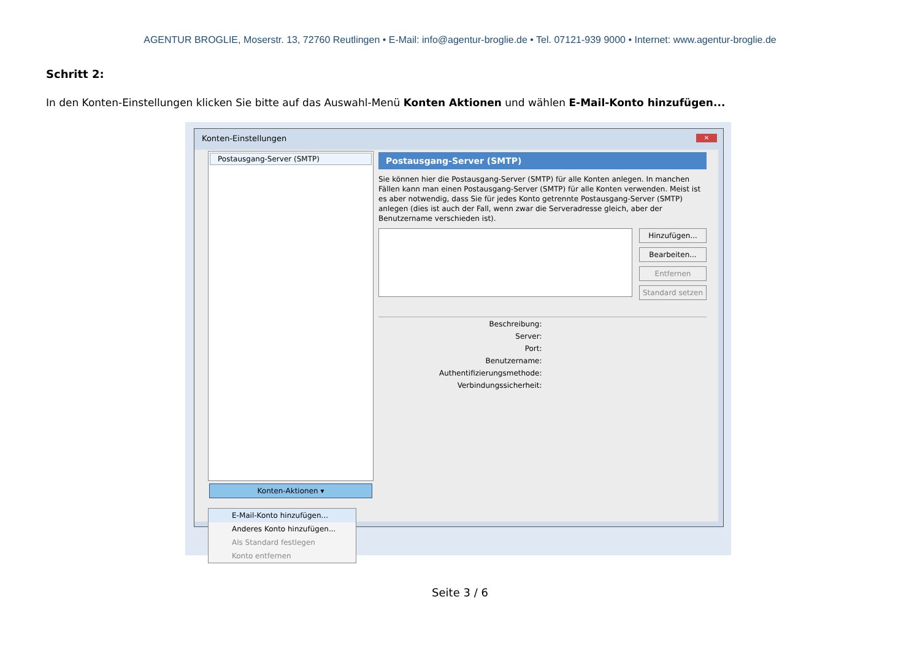AGENTUR BROGLIE, Moserstr. 13, 72760 Reutlingen • E-Mail: info@agentur-broglie.de • Tel. 07121-939 9000 • Internet: www.agentur-broglie.de
Schritt 2:
In den Konten-Einstellungen klicken Sie bitte auf das Auswahl-Menü Konten Aktionen und wählen E-Mail-Konto hinzufügen...
Konten-Einstellungen
✕
Postausgang-Server (SMTP)
Postausgang-Server (SMTP)
Sie können hier die Postausgang-Server (SMTP) für alle Konten anlegen. In manchen Fällen kann man einen Postausgang-Server (SMTP) für alle Konten verwenden. Meist ist es aber notwendig, dass Sie für jedes Konto getrennte Postausgang-Server (SMTP) anlegen (dies ist auch der Fall, wenn zwar die Serveradresse gleich, aber der Benutzername verschieden ist).
Hinzufügen...
Bearbeiten...
Entfernen
Standard setzen
| Beschreibung: | |
| Server: | |
| Port: | |
| Benutzername: | |
| Authentifizierungsmethode: | |
| Verbindungssicherheit: | |
Konten-Aktionen ▾
E-Mail-Konto hinzufügen...
Anderes Konto hinzufügen...
Als Standard festlegen
Konto entfernen
Seite 3 / 6